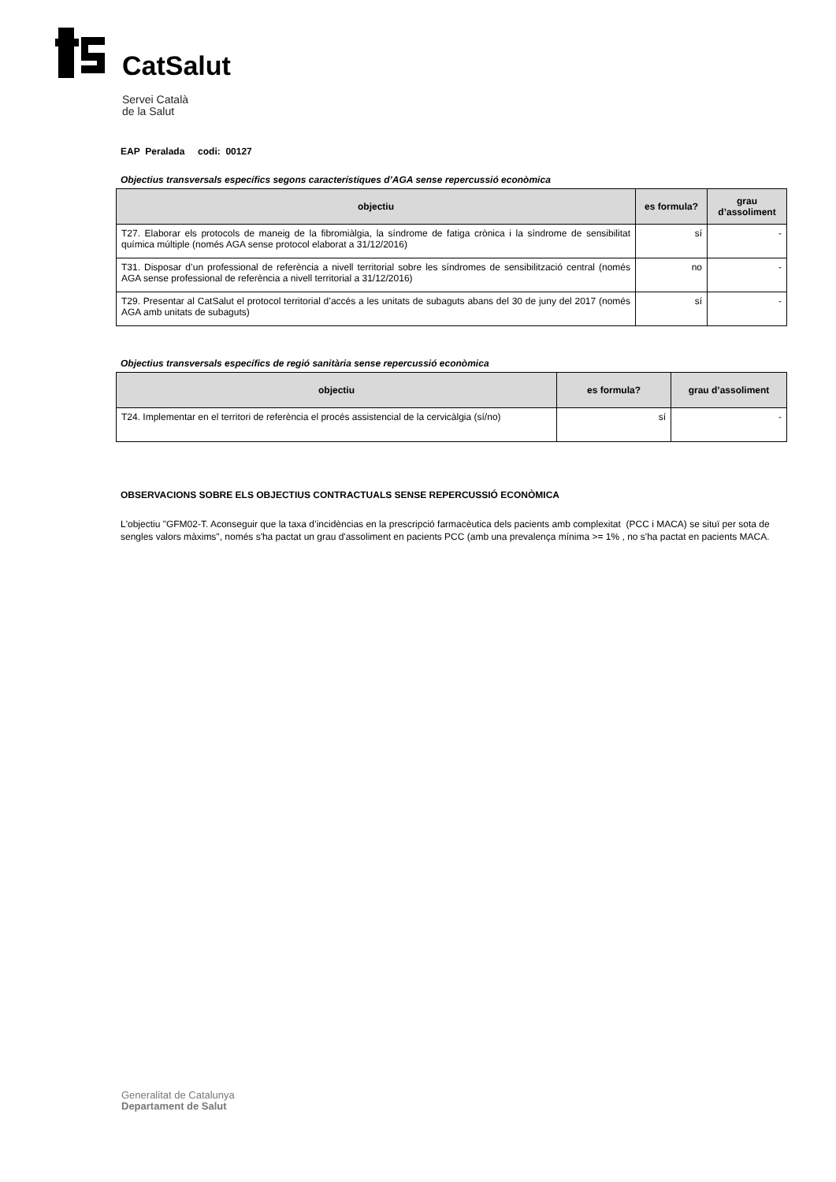CatSalut
Servei Català
de la Salut
EAP Peralada codi: 00127
Objectius transversals específics segons característiques d’AGA sense repercussió econòmica
| objectiu | es formula? | grau d’assoliment |
| --- | --- | --- |
| T27. Elaborar els protocols de maneig de la fibromiàlgia, la síndrome de fatiga crònica i la síndrome de sensibilitat química múltiple (només AGA sense protocol elaborat a 31/12/2016) | sí | - |
| T31. Disposar d’un professional de referència a nivell territorial sobre les síndromes de sensibilització central (només AGA sense professional de referència a nivell territorial a 31/12/2016) | no | - |
| T29. Presentar al CatSalut el protocol territorial d’accés a les unitats de subaguts abans del 30 de juny del 2017 (només AGA amb unitats de subaguts) | sí | - |
Objectius transversals específics de regió sanitària sense repercussió econòmica
| objectiu | es formula? | grau d’assoliment |
| --- | --- | --- |
| T24. Implementar en el territori de referència el procés assistencial de la cervicàlgia (sí/no) | sí | - |
OBSERVACIONS SOBRE ELS OBJECTIUS CONTRACTUALS SENSE REPERCUSSIÓ ECONÒMICA
L'objectiu "GFM02-T. Aconseguir que la taxa d’incidèncias en la prescripció farmacèutica dels pacients amb complexitat (PCC i MACA) se situï per sota de sengles valors màxims", només s'ha pactat un grau d'assoliment en pacients PCC (amb una prevalença mínima >= 1% , no s'ha pactat en pacients MACA.
Generalitat de Catalunya
Departament de Salut